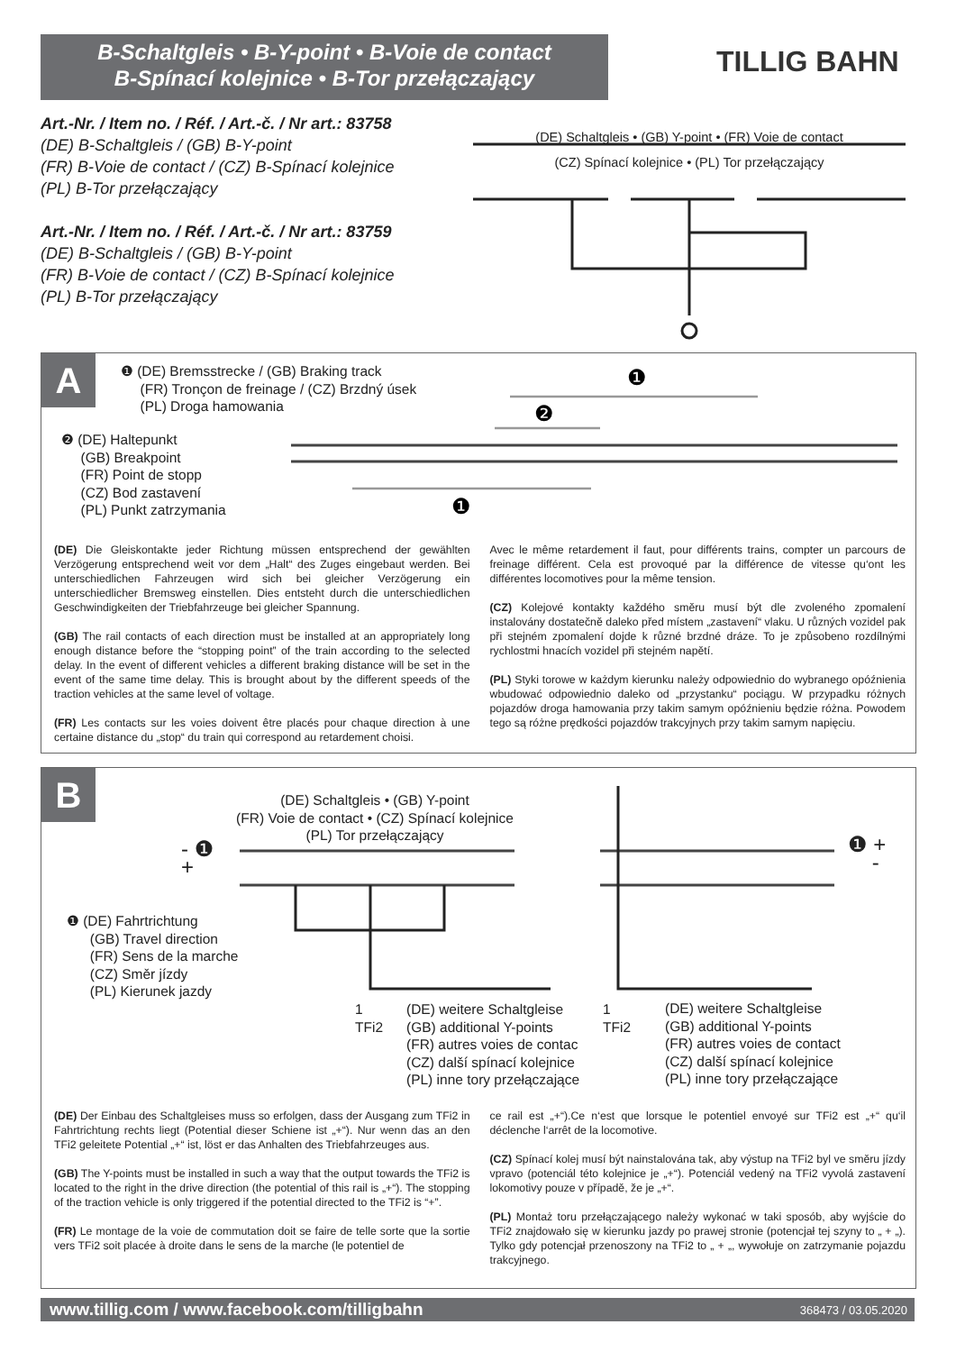B-Schaltgleis • B-Y-point • B-Voie de contact
B-Spínací kolejnice • B-Tor przełączający
TILLIG BAHN
Art.-Nr. / Item no. / Réf. / Art.-č. / Nr art.: 83758
(DE) B-Schaltgleis / (GB) B-Y-point
(FR) B-Voie de contact / (CZ) B-Spínací kolejnice
(PL) B-Tor przełączający
Art.-Nr. / Item no. / Réf. / Art.-č. / Nr art.: 83759
(DE) B-Schaltgleis / (GB) B-Y-point
(FR) B-Voie de contact / (CZ) B-Spínací kolejnice
(PL) B-Tor przełączający
(DE) Schaltgleis • (GB) Y-point • (FR) Voie de contact
(CZ) Spínací kolejnice • (PL) Tor przełączający
A
❶ (DE) Bremsstrecke / (GB) Braking track
(FR) Tronçon de freinage / (CZ) Brzdný úsek
(PL) Droga hamowania
❷ (DE) Haltepunkt
(GB) Breakpoint
(FR) Point de stopp
(CZ) Bod zastavení
(PL) Punkt zatrzymania
❶
❷
❶
(DE) Die Gleiskontakte jeder Richtung müssen entsprechend der gewählten Verzögerung entsprechend weit vor dem „Halt“ des Zuges eingebaut werden. Bei unterschiedlichen Fahrzeugen wird sich bei gleicher Verzögerung ein unterschiedlicher Bremsweg einstellen. Dies entsteht durch die unterschiedlichen Geschwindigkeiten der Triebfahrzeuge bei gleicher Spannung.
(GB) The rail contacts of each direction must be installed at an appropriately long enough distance before the “stopping point” of the train according to the selected delay. In the event of different vehicles a different braking distance will be set in the event of the same time delay. This is brought about by the different speeds of the traction vehicles at the same level of voltage.
(FR) Les contacts sur les voies doivent être placés pour chaque direction à une certaine distance du „stop“ du train qui correspond au retardement choisi.
Avec le même retardement il faut, pour différents trains, compter un parcours de freinage différent. Cela est provoqué par la différence de vitesse qu‘ont les différentes locomotives pour la même tension.
(CZ) Kolejové kontakty každého směru musí být dle zvoleného zpomalení instalovány dostatečně daleko před místem „zastavení“ vlaku. U různých vozidel pak při stejném zpomalení dojde k různé brzdné dráze. To je způsobeno rozdílnými rychlostmi hnacích vozidel při stejném napětí.
(PL) Styki torowe w każdym kierunku należy odpowiednio do wybranego opóźnienia wbudować odpowiednio daleko od „przystanku“ pociągu. W przypadku różnych pojazdów droga hamowania przy takim samym opóźnieniu będzie różna. Powodem tego są różne prędkości pojazdów trakcyjnych przy takim samym napięciu.
B
(DE) Schaltgleis • (GB) Y-point
(FR) Voie de contact • (CZ) Spínací kolejnice
(PL) Tor przełączający
- ❶
+
❶ +
-
❶ (DE) Fahrtrichtung
(GB) Travel direction
(FR) Sens de la marche
(CZ) Směr jízdy
(PL) Kierunek jazdy
1
TFi2
(DE) weitere Schaltgleise
(GB) additional Y-points
(FR) autres voies de contac
(CZ) další spínací kolejnice
(PL) inne tory przełączające
1
TFi2
(DE) weitere Schaltgleise
(GB) additional Y-points
(FR) autres voies de contact
(CZ) další spínací kolejnice
(PL) inne tory przełączające
(DE) Der Einbau des Schaltgleises muss so erfolgen, dass der Ausgang zum TFi2 in Fahrtrichtung rechts liegt (Potential dieser Schiene ist „+“). Nur wenn das an den TFi2 geleitete Potential „+“ ist, löst er das Anhalten des Triebfahrzeuges aus.
(GB) The Y-points must be installed in such a way that the output towards the TFi2 is located to the right in the drive direction (the potential of this rail is „+“). The stopping of the traction vehicle is only triggered if the potential directed to the TFi2 is “+”.
(FR) Le montage de la voie de commutation doit se faire de telle sorte que la sortie vers TFi2 soit placée à droite dans le sens de la marche (le potentiel de
ce rail est „+“).Ce n‘est que lorsque le potentiel envoyé sur TFi2 est „+“ qu‘il déclenche l‘arrêt de la locomotive.
(CZ) Spínací kolej musí být nainstalována tak, aby výstup na TFi2 byl ve směru jízdy vpravo (potenciál této kolejnice je „+“). Potenciál vedený na TFi2 vyvolá zastavení lokomotivy pouze v případě, že je „+“.
(PL) Montaż toru przełączającego należy wykonać w taki sposób, aby wyjście do TFi2 znajdowało się w kierunku jazdy po prawej stronie (potencjał tej szyny to „ + „). Tylko gdy potencjał przenoszony na TFi2 to „ + „, wywołuje on zatrzymanie pojazdu trakcyjnego.
www.tillig.com / www.facebook.com/tilligbahn 368473 / 03.05.2020